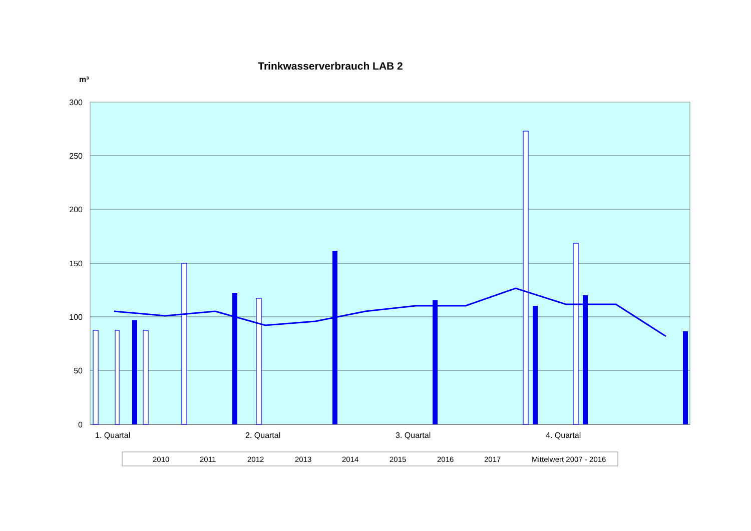Trinkwasserverbrauch LAB 2
m³
300
250
200
150
100
50
0
1. Quartal
2. Quartal
3. Quartal
4. Quartal
2010
2011
2012
2013
2014
2015
2016
2017
Mittelwert 2007 - 2016